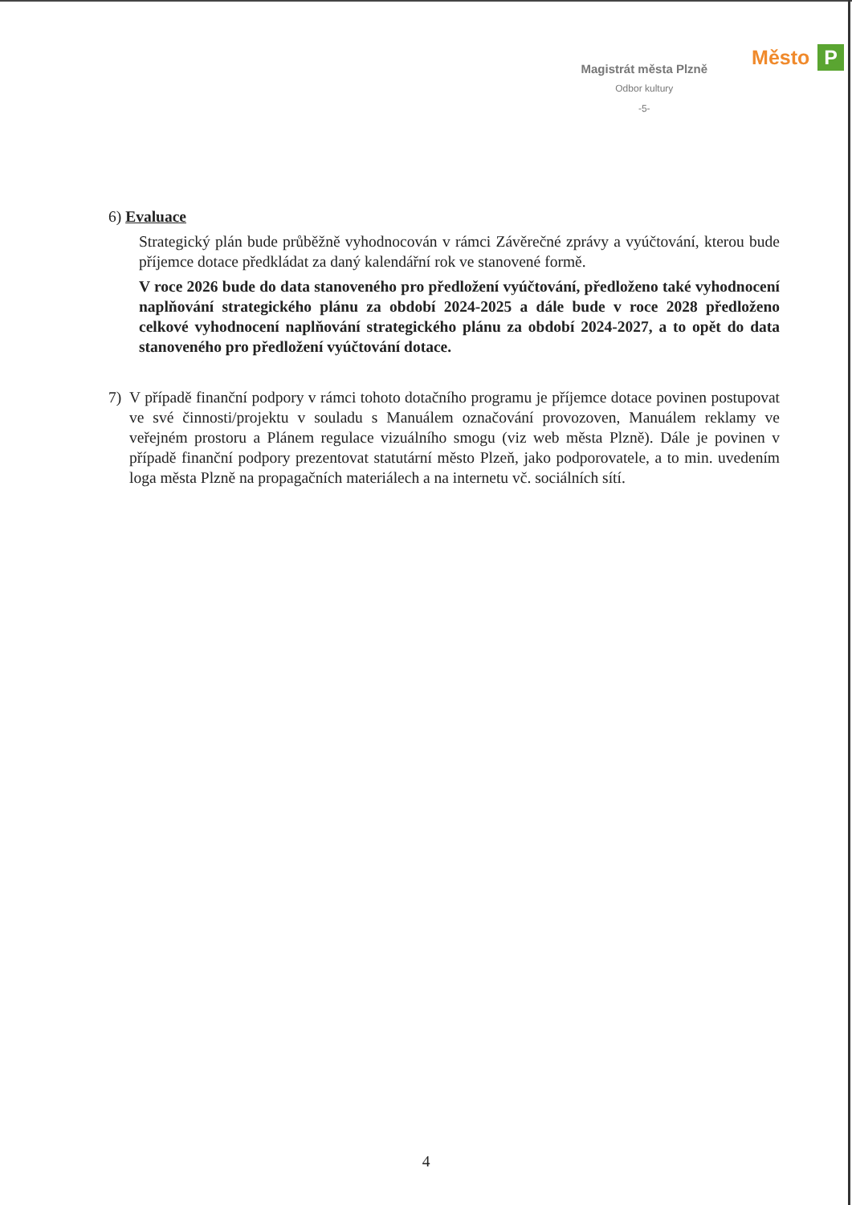Magistrát města Plzně
Odbor kultury
-5-
Město P
6) Evaluace
Strategický plán bude průběžně vyhodnocován v rámci Závěrečné zprávy a vyúčtování, kterou bude příjemce dotace předkládat za daný kalendářní rok ve stanovené formě.
V roce 2026 bude do data stanoveného pro předložení vyúčtování, předloženo také vyhodnocení naplňování strategického plánu za období 2024-2025 a dále bude v roce 2028 předloženo celkové vyhodnocení naplňování strategického plánu za období 2024-2027, a to opět do data stanoveného pro předložení vyúčtování dotace.
7) V případě finanční podpory v rámci tohoto dotačního programu je příjemce dotace povinen postupovat ve své činnosti/projektu v souladu s Manuálem označování provozoven, Manuálem reklamy ve veřejném prostoru a Plánem regulace vizuálního smogu (viz web města Plzně). Dále je povinen v případě finanční podpory prezentovat statutární město Plzeň, jako podporovatele, a to min. uvedením loga města Plzně na propagačních materiálech a na internetu vč. sociálních sítí.
4